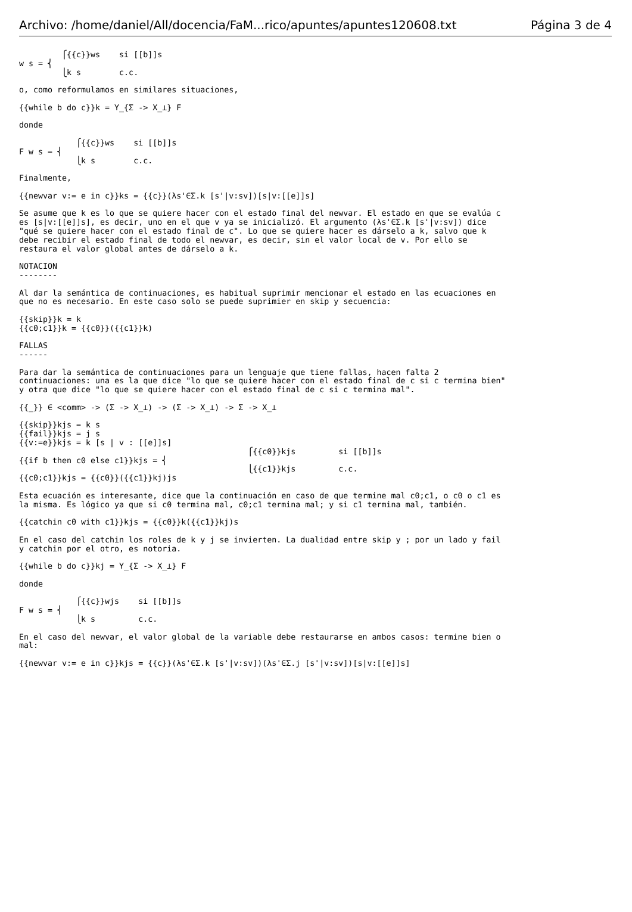Archivo: /home/daniel/All/docencia/FaM...rico/apuntes/apuntes120608.txt Página 3 de 4
         ⎧{{c}}ws    si [[b]]s
w s = ⎨
         ⎩k s        c.c.

o, como reformulamos en similares situaciones,

{{while b do c}}k = Y_{Σ -> X_⊥} F

donde

            ⎧{{c}}ws    si [[b]]s
F w s = ⎨
            ⎩k s        c.c.

Finalmente,

{{newvar v:= e in c}}ks = {{c}}(λs'∈Σ.k [s'|v:sv])[s|v:[[e]]s]

Se asume que k es lo que se quiere hacer con el estado final del newvar. El estado en que se evalúa c
es [s|v:[[e]]s], es decir, uno en el que v ya se inicializó. El argumento (λs'∈Σ.k [s'|v:sv]) dice
"qué se quiere hacer con el estado final de c". Lo que se quiere hacer es dárselo a k, salvo que k
debe recibir el estado final de todo el newvar, es decir, sin el valor local de v. Por ello se
restaura el valor global antes de dárselo a k.

NOTACION
--------

Al dar la semántica de continuaciones, es habitual suprimir mencionar el estado en las ecuaciones en
que no es necesario. En este caso solo se puede suprimier en skip y secuencia:

{{skip}}k = k
{{c0;c1}}k = {{c0}}({{c1}}k)

FALLAS
------

Para dar la semántica de continuaciones para un lenguaje que tiene fallas, hacen falta 2
continuaciones: una es la que dice "lo que se quiere hacer con el estado final de c si c termina bien"
y otra que dice "lo que se quiere hacer con el estado final de c si c termina mal".

{{_}} ∈ <comm> -> (Σ -> X_⊥) -> (Σ -> X_⊥) -> Σ -> X_⊥

{{skip}}kjs = k s
{{fail}}kjs = j s
{{v:=e}}kjs = k [s | v : [[e]]s]
                                                ⎧{{c0}}kjs         si [[b]]s
{{if b then c0 else c1}}kjs = ⎨
                                                ⎩{{c1}}kjs         c.c.
{{c0;c1}}kjs = {{c0}}({{c1}}kj)js

Esta ecuación es interesante, dice que la continuación en caso de que termine mal c0;c1, o c0 o c1 es
la misma. Es lógico ya que si c0 termina mal, c0;c1 termina mal; y si c1 termina mal, también.

{{catchin c0 with c1}}kjs = {{c0}}k({{c1}}kj)s

En el caso del catchin los roles de k y j se invierten. La dualidad entre skip y ; por un lado y fail
y catchin por el otro, es notoria.

{{while b do c}}kj = Y_{Σ -> X_⊥} F

donde

            ⎧{{c}}wjs    si [[b]]s
F w s = ⎨
            ⎩k s         c.c.

En el caso del newvar, el valor global de la variable debe restaurarse en ambos casos: termine bien o
mal:

{{newvar v:= e in c}}kjs = {{c}}(λs'∈Σ.k [s'|v:sv])(λs'∈Σ.j [s'|v:sv])[s|v:[[e]]s]